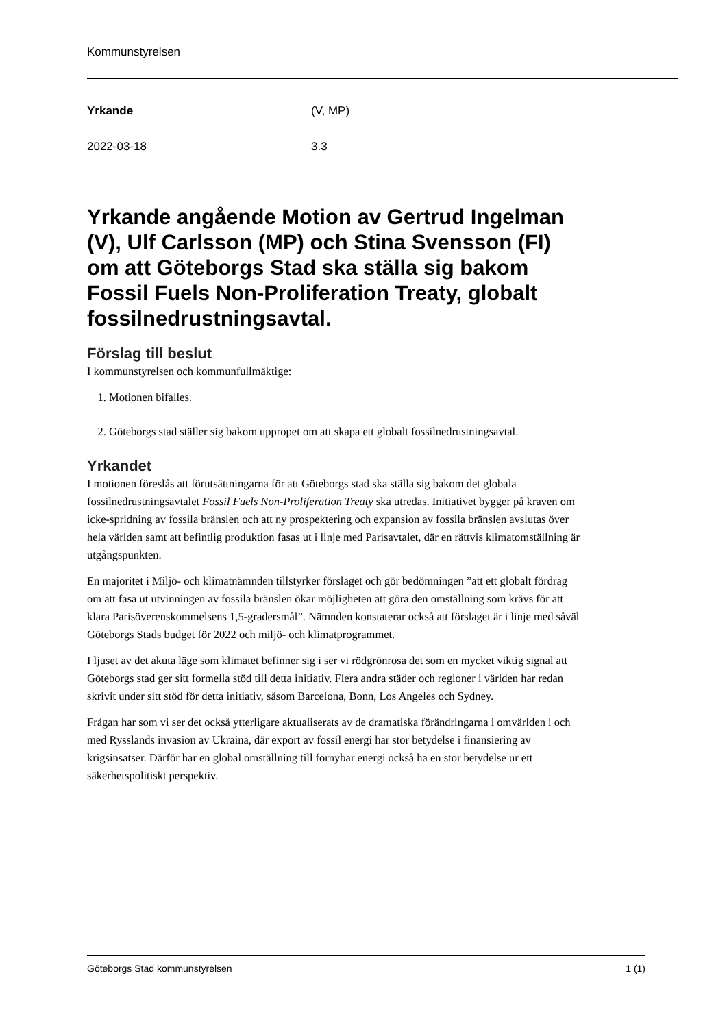Kommunstyrelsen
Yrkande (V, MP)
2022-03-18 3.3
Yrkande angående Motion av Gertrud Ingelman (V), Ulf Carlsson (MP) och Stina Svensson (FI) om att Göteborgs Stad ska ställa sig bakom Fossil Fuels Non-Proliferation Treaty, globalt fossilnedrustningsavtal.
Förslag till beslut
I kommunstyrelsen och kommunfullmäktige:
1. Motionen bifalles.
2. Göteborgs stad ställer sig bakom uppropet om att skapa ett globalt fossilnedrustningsavtal.
Yrkandet
I motionen föreslås att förutsättningarna för att Göteborgs stad ska ställa sig bakom det globala fossilnedrustningsavtalet Fossil Fuels Non-Proliferation Treaty ska utredas. Initiativet bygger på kraven om icke-spridning av fossila bränslen och att ny prospektering och expansion av fossila bränslen avslutas över hela världen samt att befintlig produktion fasas ut i linje med Parisavtalet, där en rättvis klimatomställning är utgångspunkten.
En majoritet i Miljö- och klimatnämnden tillstyrker förslaget och gör bedömningen ”att ett globalt fördrag om att fasa ut utvinningen av fossila bränslen ökar möjligheten att göra den omställning som krävs för att klara Parisöverenskommelsens 1,5-gradersmål”. Nämnden konstaterar också att förslaget är i linje med såväl Göteborgs Stads budget för 2022 och miljö- och klimatprogrammet.
I ljuset av det akuta läge som klimatet befinner sig i ser vi rödgrönrosa det som en mycket viktig signal att Göteborgs stad ger sitt formella stöd till detta initiativ. Flera andra städer och regioner i världen har redan skrivit under sitt stöd för detta initiativ, såsom Barcelona, Bonn, Los Angeles och Sydney.
Frågan har som vi ser det också ytterligare aktualiserats av de dramatiska förändringarna i omvärlden i och med Rysslands invasion av Ukraina, där export av fossil energi har stor betydelse i finansiering av krigsinsatser. Därför har en global omställning till förnybar energi också ha en stor betydelse ur ett säkerhetspolitiskt perspektiv.
Göteborgs Stad kommunstyrelsen 1 (1)